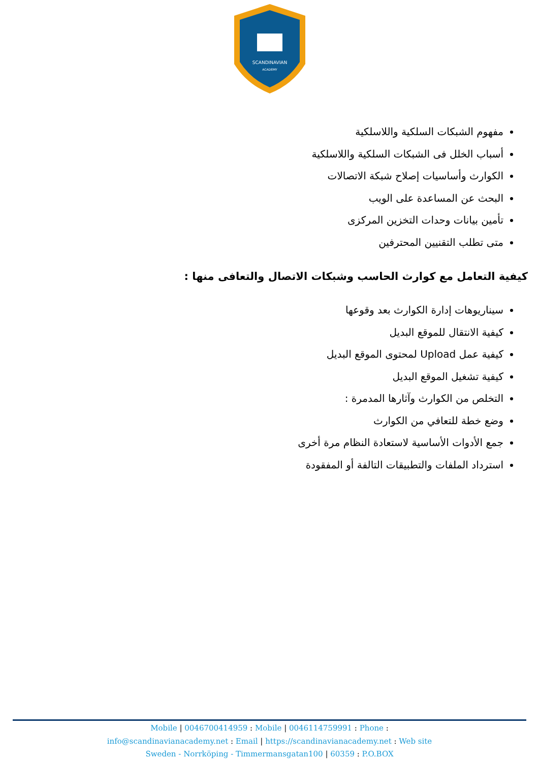SCANDINAVIAN
ACADEMY
مفهوم الشبكات السلكية واللاسلكية
أسباب الخلل فى الشبكات السلكية واللاسلكية
الكوارث وأساسيات إصلاح شبكة الاتصالات
البحث عن المساعدة على الويب
تأمين بيانات وحدات التخزين المركزى
متى تطلب التقنيين المحترفين
كيفية التعامل مع كوارث الحاسب وشبكات الاتصال والتعافى منها :
سيناريوهات إدارة الكوارث بعد وقوعها
كيفية الانتقال للموقع البديل
كيفية عمل Upload لمحتوى الموقع البديل
كيفية تشغيل الموقع البديل
التخلص من الكوارث وآثارها المدمرة :
وضع خطة للتعافي من الكوارث
جمع الأدوات الأساسية لاستعادة النظام مرة أخرى
استرداد الملفات والتطبيقات التالفة أو المفقودة
Mobile | 0046700414959 : Mobile | 0046114759991 : Phone :
info@scandinavianacademy.net : Email | https://scandinavianacademy.net : Web site
Sweden - Norrköping - Timmermansgatan100 | 60359 : P.O.BOX